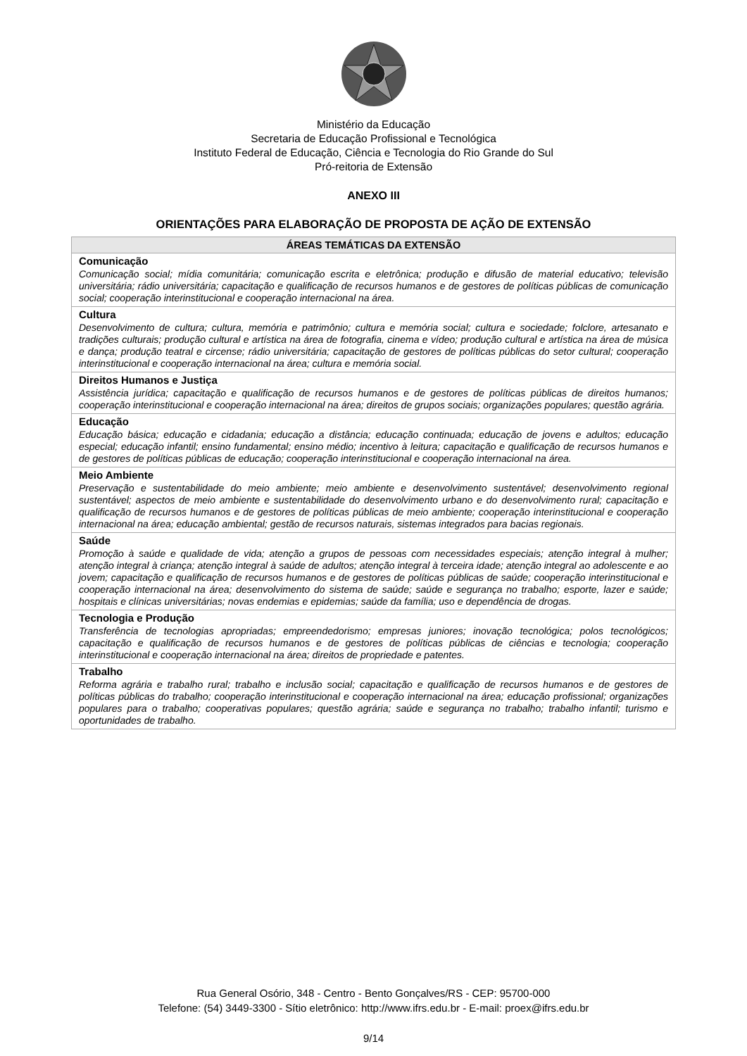Ministério da Educação
Secretaria de Educação Profissional e Tecnológica
Instituto Federal de Educação, Ciência e Tecnologia do Rio Grande do Sul
Pró-reitoria de Extensão
ANEXO III
ORIENTAÇÕES PARA ELABORAÇÃO DE PROPOSTA DE AÇÃO DE EXTENSÃO
| ÁREAS TEMÁTICAS DA EXTENSÃO |
| --- |
| Comunicação Comunicação social; mídia comunitária; comunicação escrita e eletrônica; produção e difusão de material educativo; televisão universitária; rádio universitária; capacitação e qualificação de recursos humanos e de gestores de políticas públicas de comunicação social; cooperação interinstitucional e cooperação internacional na área. |
| Cultura Desenvolvimento de cultura; cultura, memória e patrimônio; cultura e memória social; cultura e sociedade; folclore, artesanato e tradições culturais; produção cultural e artística na área de fotografia, cinema e vídeo; produção cultural e artística na área de música e dança; produção teatral e circense; rádio universitária; capacitação de gestores de políticas públicas do setor cultural; cooperação interinstitucional e cooperação internacional na área; cultura e memória social. |
| Direitos Humanos e Justiça Assistência jurídica; capacitação e qualificação de recursos humanos e de gestores de políticas públicas de direitos humanos; cooperação interinstitucional e cooperação internacional na área; direitos de grupos sociais; organizações populares; questão agrária. |
| Educação Educação básica; educação e cidadania; educação a distância; educação continuada; educação de jovens e adultos; educação especial; educação infantil; ensino fundamental; ensino médio; incentivo à leitura; capacitação e qualificação de recursos humanos e de gestores de políticas públicas de educação; cooperação interinstitucional e cooperação internacional na área. |
| Meio Ambiente Preservação e sustentabilidade do meio ambiente; meio ambiente e desenvolvimento sustentável; desenvolvimento regional sustentável; aspectos de meio ambiente e sustentabilidade do desenvolvimento urbano e do desenvolvimento rural; capacitação e qualificação de recursos humanos e de gestores de políticas públicas de meio ambiente; cooperação interinstitucional e cooperação internacional na área; educação ambiental; gestão de recursos naturais, sistemas integrados para bacias regionais. |
| Saúde Promoção à saúde e qualidade de vida; atenção a grupos de pessoas com necessidades especiais; atenção integral à mulher; atenção integral à criança; atenção integral à saúde de adultos; atenção integral à terceira idade; atenção integral ao adolescente e ao jovem; capacitação e qualificação de recursos humanos e de gestores de políticas públicas de saúde; cooperação interinstitucional e cooperação internacional na área; desenvolvimento do sistema de saúde; saúde e segurança no trabalho; esporte, lazer e saúde; hospitais e clínicas universitárias; novas endemias e epidemias; saúde da família; uso e dependência de drogas. |
| Tecnologia e Produção Transferência de tecnologias apropriadas; empreendedorismo; empresas juniores; inovação tecnológica; polos tecnológicos; capacitação e qualificação de recursos humanos e de gestores de políticas públicas de ciências e tecnologia; cooperação interinstitucional e cooperação internacional na área; direitos de propriedade e patentes. |
| Trabalho Reforma agrária e trabalho rural; trabalho e inclusão social; capacitação e qualificação de recursos humanos e de gestores de políticas públicas do trabalho; cooperação interinstitucional e cooperação internacional na área; educação profissional; organizações populares para o trabalho; cooperativas populares; questão agrária; saúde e segurança no trabalho; trabalho infantil; turismo e oportunidades de trabalho. |
Rua General Osório, 348 - Centro - Bento Gonçalves/RS - CEP: 95700-000
Telefone: (54) 3449-3300 - Sítio eletrônico: http://www.ifrs.edu.br - E-mail: proex@ifrs.edu.br
9/14